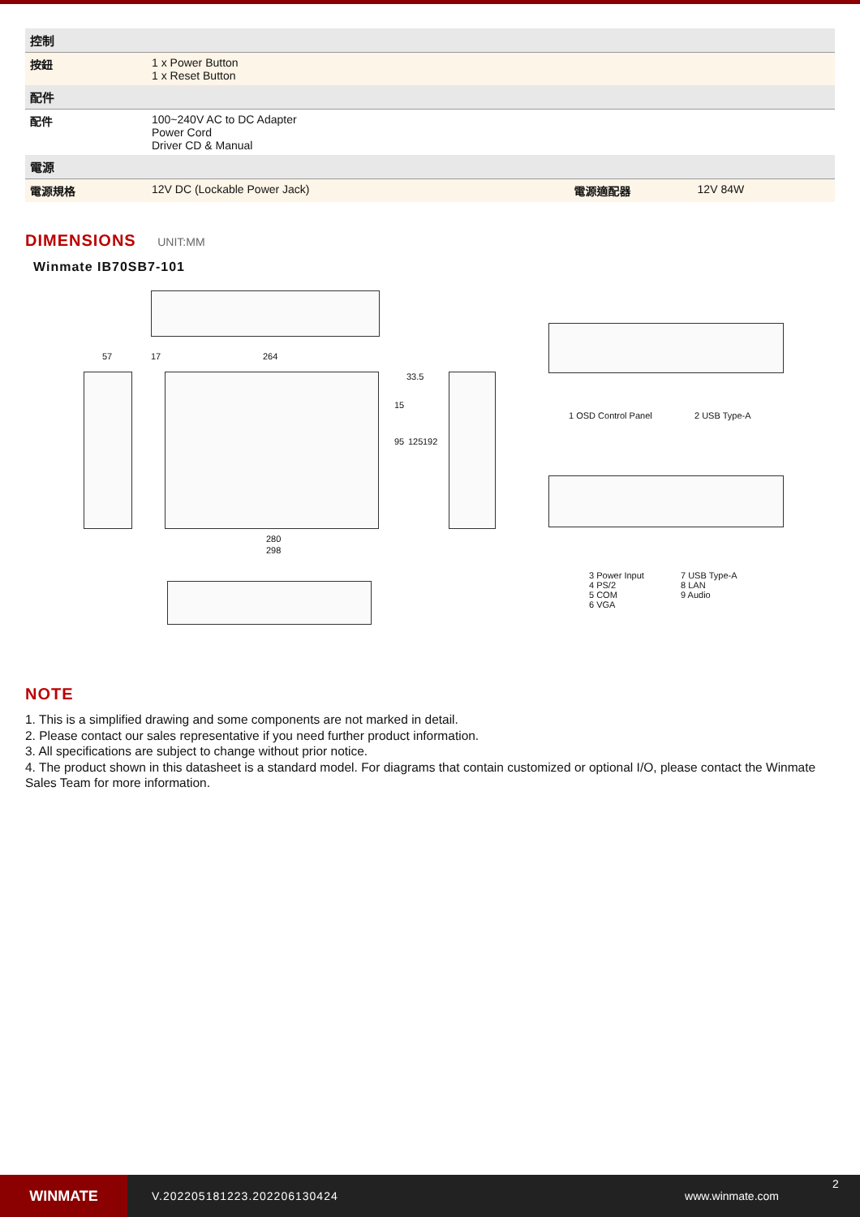| 控制 | | | |
| 按鈕 | 1 x Power Button 1 x Reset Button | | |
| 配件 | | | |
| 配件 | 100~240V AC to DC Adapter Power Cord Driver CD & Manual | | |
| 電源 | | | |
| 電源規格 | 12V DC (Lockable Power Jack) | 電源適配器 | 12V 84W |
DIMENSIONS UNIT:MM
Winmate IB70SB7-101
57 17 264
33.5
15
95 125 192
280
298
1 OSD Control Panel 2 USB Type-A
3 Power Input
4 PS/2
5 COM
6 VGA
7 USB Type-A
8 LAN
9 Audio
NOTE
1. This is a simplified drawing and some components are not marked in detail.
2. Please contact our sales representative if you need further product information.
3. All specifications are subject to change without prior notice.
4. The product shown in this datasheet is a standard model. For diagrams that contain customized or optional I/O, please contact the Winmate Sales Team for more information.
WINMATE
V.202205181223.202206130424 www.winmate.com
2